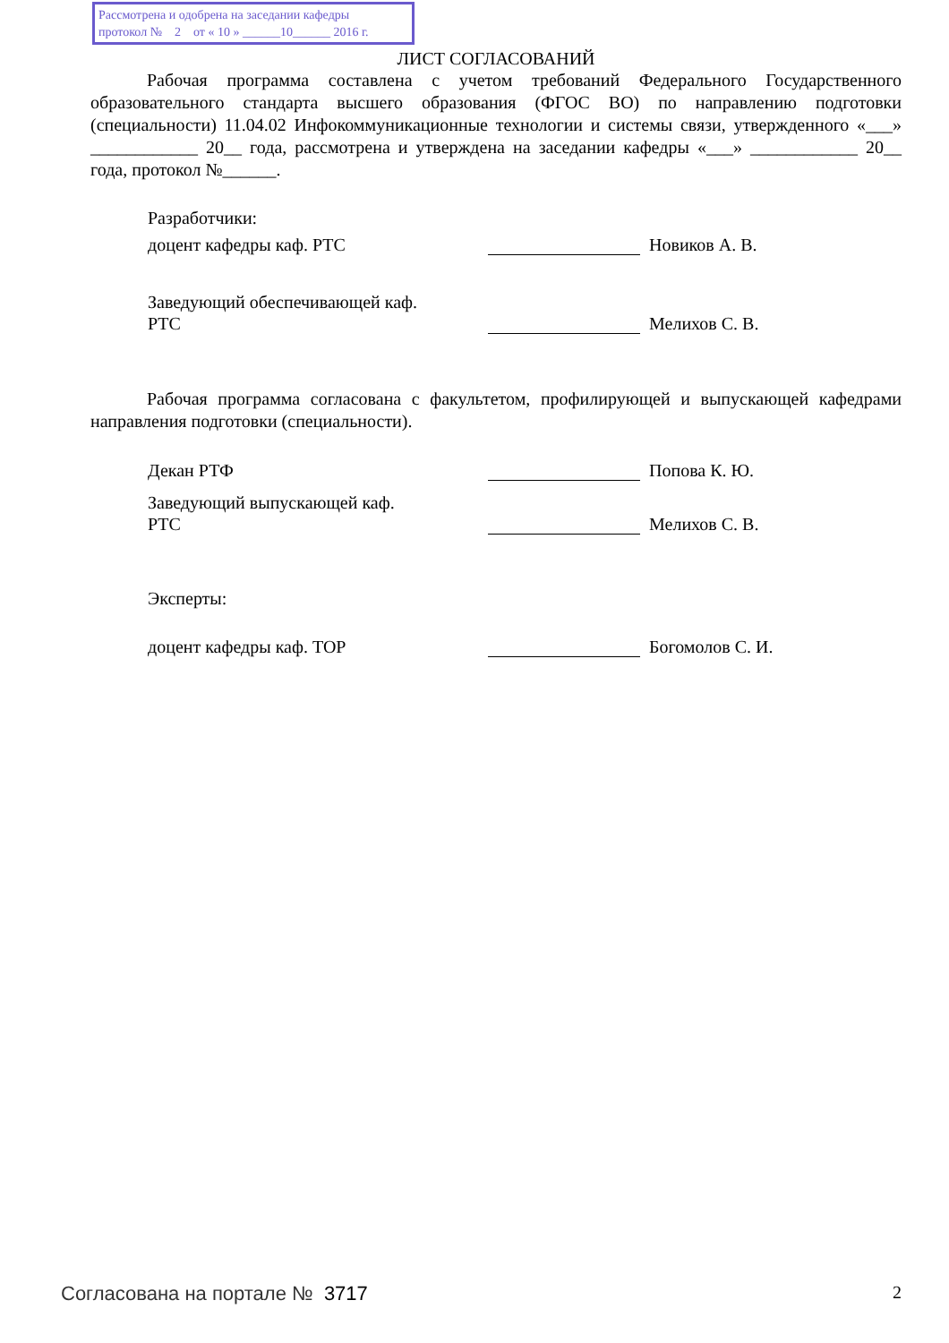Рассмотрена и одобрена на заседании кафедры
протокол № 2 от « 10 » ______10______ 2016 г.
ЛИСТ СОГЛАСОВАНИЙ
Рабочая программа составлена с учетом требований Федерального Государственного образовательного стандарта высшего образования (ФГОС ВО) по направлению подготовки (специальности) 11.04.02 Инфокоммуникационные технологии и системы связи, утвержденного «___» ____________ 20__ года, рассмотрена и утверждена на заседании кафедры «___» ____________ 20__ года, протокол №______.
Разработчики:
доцент кафедры каф. РТС Новиков А. В.
Заведующий обеспечивающей каф.
РТС
Мелихов С. В.
Рабочая программа согласована с факультетом, профилирующей и выпускающей кафедрами направления подготовки (специальности).
Декан РТФ Попова К. Ю.
Заведующий выпускающей каф.
РТС
Мелихов С. В.
Эксперты:
доцент кафедры каф. ТОР Богомолов С. И.
Согласована на портале № 3717 2